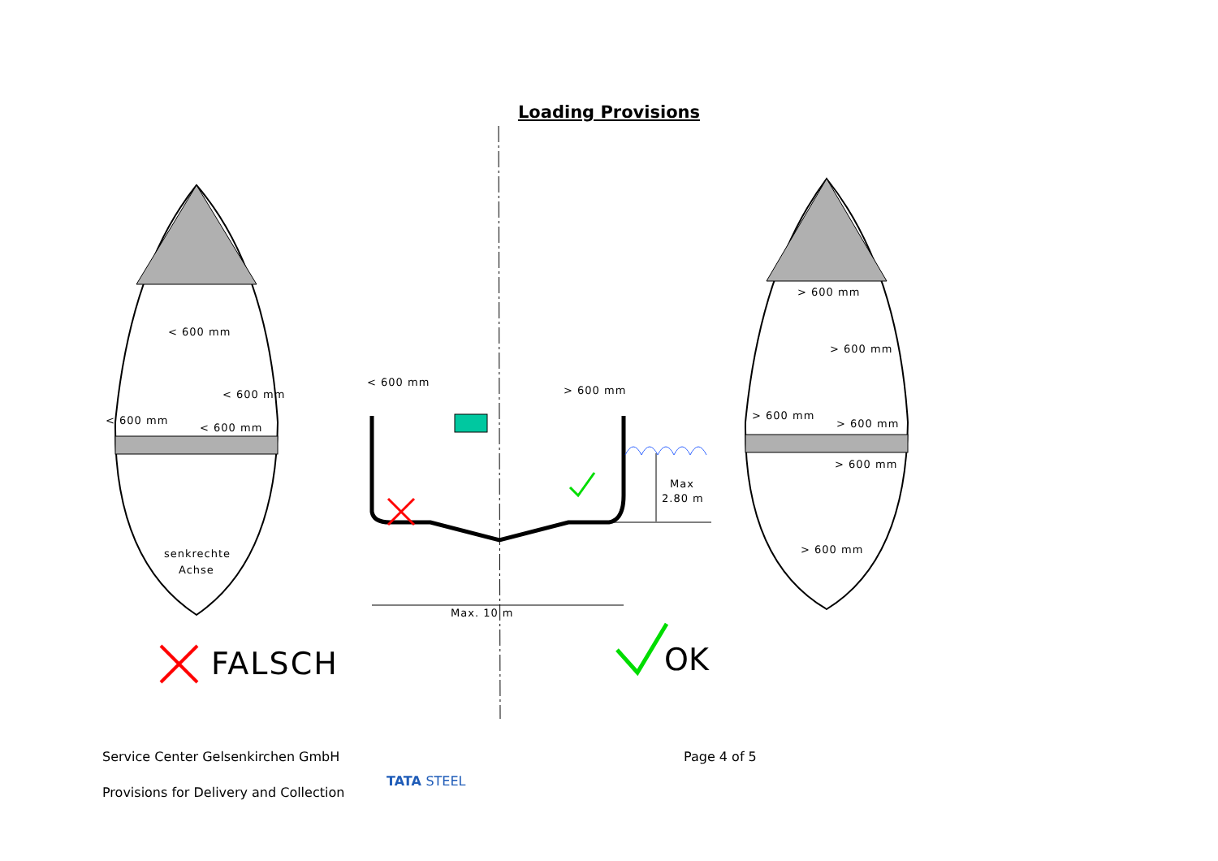Loading Provisions
< 600 mm
< 600 mm
< 600 mm
< 600 mm
senkrechte
Achse
< 600 mm
> 600 mm
Max
2.80 m
Max. 10 m
> 600 mm
> 600 mm
> 600 mm
> 600 mm
> 600 mm
> 600 mm
FALSCH
OK
Service Center Gelsenkirchen GmbH
Page 4 of 5
Provisions for Delivery and Collection
TATA STEEL